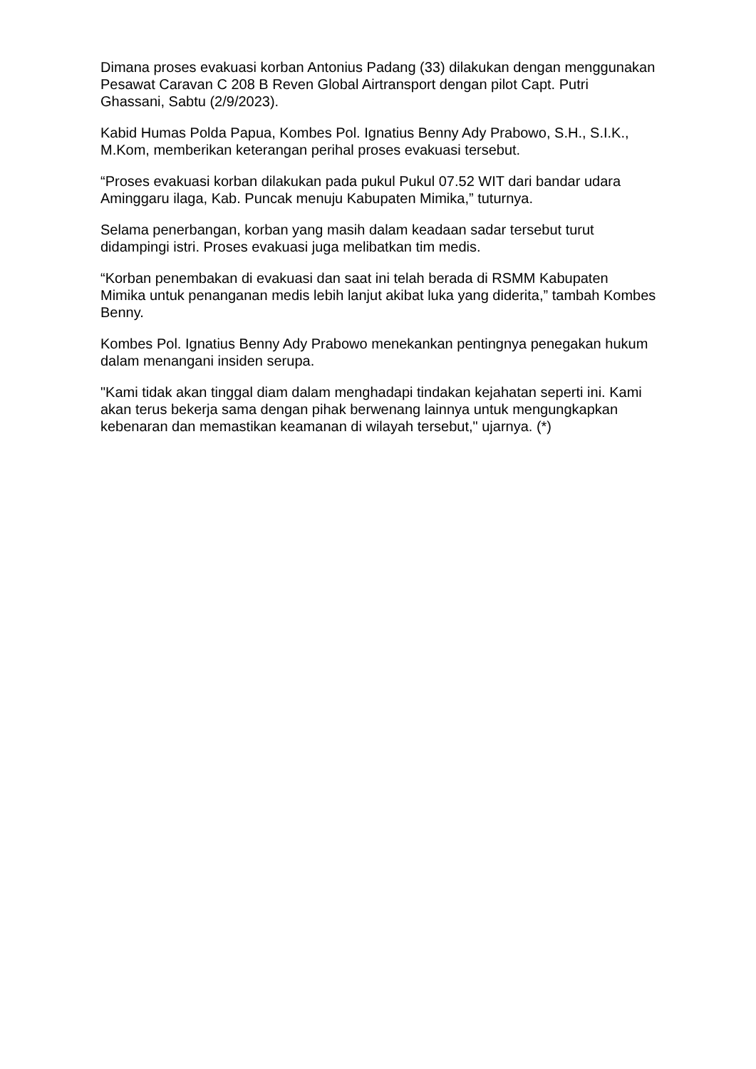Dimana proses evakuasi korban Antonius Padang (33) dilakukan dengan menggunakan Pesawat Caravan C 208 B Reven Global Airtransport dengan pilot Capt. Putri Ghassani, Sabtu (2/9/2023).
Kabid Humas Polda Papua, Kombes Pol. Ignatius Benny Ady Prabowo, S.H., S.I.K., M.Kom, memberikan keterangan perihal proses evakuasi tersebut.
“Proses evakuasi korban dilakukan pada pukul Pukul 07.52 WIT dari bandar udara Aminggaru ilaga, Kab. Puncak menuju Kabupaten Mimika,” tuturnya.
Selama penerbangan, korban yang masih dalam keadaan sadar tersebut turut didampingi istri. Proses evakuasi juga melibatkan tim medis.
“Korban penembakan di evakuasi dan saat ini telah berada di RSMM Kabupaten Mimika untuk penanganan medis lebih lanjut akibat luka yang diderita,” tambah Kombes Benny.
Kombes Pol. Ignatius Benny Ady Prabowo menekankan pentingnya penegakan hukum dalam menangani insiden serupa.
"Kami tidak akan tinggal diam dalam menghadapi tindakan kejahatan seperti ini. Kami akan terus bekerja sama dengan pihak berwenang lainnya untuk mengungkapkan kebenaran dan memastikan keamanan di wilayah tersebut," ujarnya. (*)